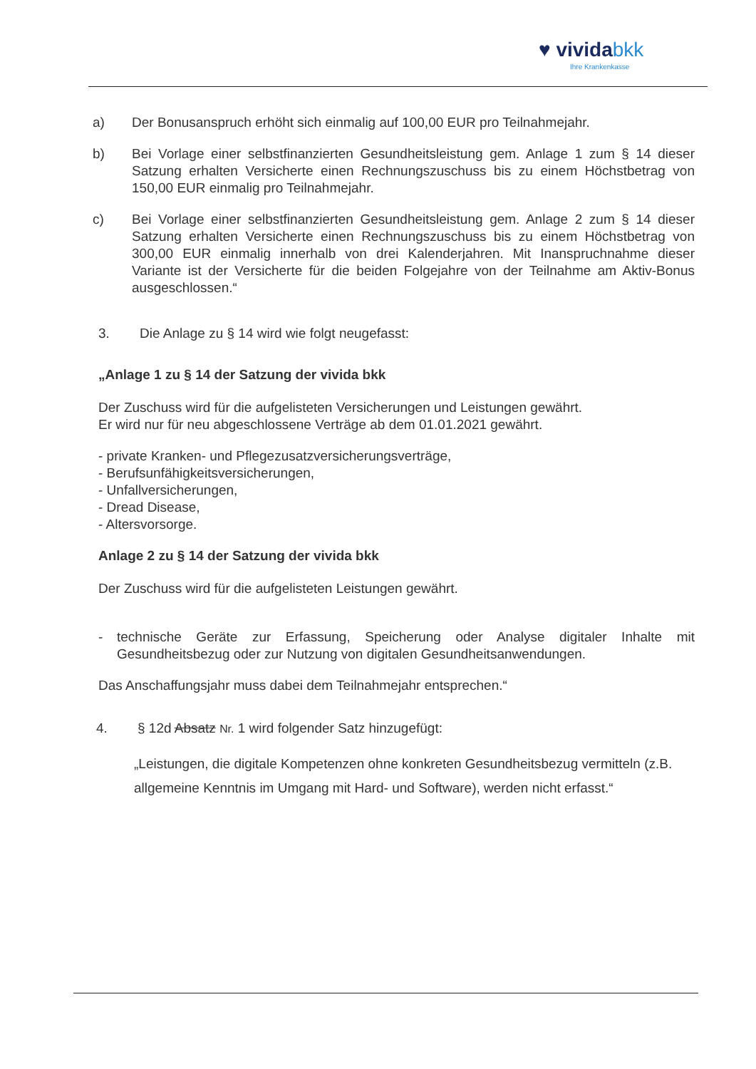♥ vividabkk
Ihre Krankenkasse
a) Der Bonusanspruch erhöht sich einmalig auf 100,00 EUR pro Teilnahmejahr.
b) Bei Vorlage einer selbstfinanzierten Gesundheitsleistung gem. Anlage 1 zum § 14 dieser Satzung erhalten Versicherte einen Rechnungszuschuss bis zu einem Höchstbetrag von 150,00 EUR einmalig pro Teilnahmejahr.
c) Bei Vorlage einer selbstfinanzierten Gesundheitsleistung gem. Anlage 2 zum § 14 dieser Satzung erhalten Versicherte einen Rechnungszuschuss bis zu einem Höchstbetrag von 300,00 EUR einmalig innerhalb von drei Kalenderjahren. Mit Inanspruchnahme dieser Variante ist der Versicherte für die beiden Folgejahre von der Teilnahme am Aktiv-Bonus ausgeschlossen.“
3. Die Anlage zu § 14 wird wie folgt neugefasst:
„Anlage 1 zu § 14 der Satzung der vivida bkk
Der Zuschuss wird für die aufgelisteten Versicherungen und Leistungen gewährt.
Er wird nur für neu abgeschlossene Verträge ab dem 01.01.2021 gewährt.
- private Kranken- und Pflegezusatzversicherungsverträge,
- Berufsunfähigkeitsversicherungen,
- Unfallversicherungen,
- Dread Disease,
- Altersvorsorge.
Anlage 2 zu § 14 der Satzung der vivida bkk
Der Zuschuss wird für die aufgelisteten Leistungen gewährt.
- technische Geräte zur Erfassung, Speicherung oder Analyse digitaler Inhalte mit Gesundheitsbezug oder zur Nutzung von digitalen Gesundheitsanwendungen.
Das Anschaffungsjahr muss dabei dem Teilnahmejahr entsprechen.“
4. § 12d Absatz Nr. 1 wird folgender Satz hinzugefügt:
„Leistungen, die digitale Kompetenzen ohne konkreten Gesundheitsbezug vermitteln (z.B. allgemeine Kenntnis im Umgang mit Hard- und Software), werden nicht erfasst.“